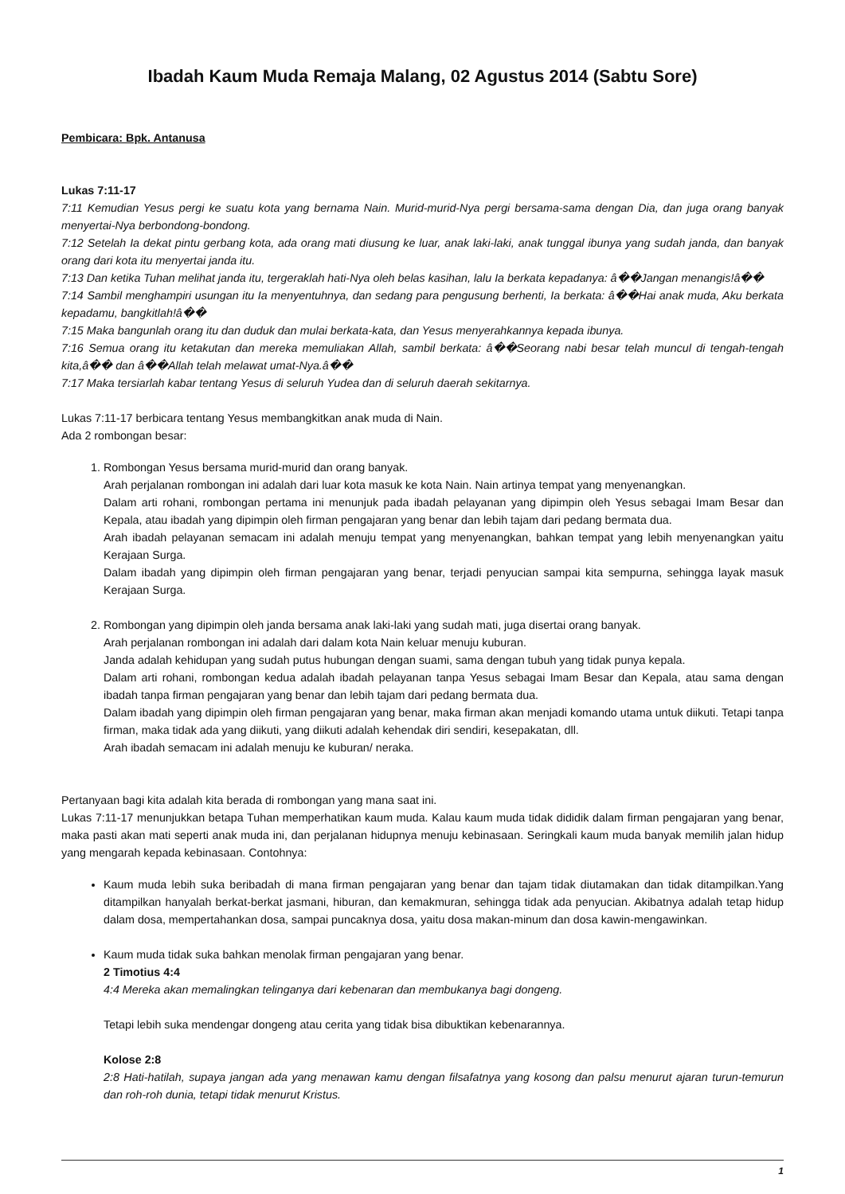Ibadah Kaum Muda Remaja Malang, 02 Agustus 2014 (Sabtu Sore)
Pembicara: Bpk. Antanusa
Lukas 7:11-17
7:11 Kemudian Yesus pergi ke suatu kota yang bernama Nain. Murid-murid-Nya pergi bersama-sama dengan Dia, dan juga orang banyak menyertai-Nya berbondong-bondong.
7:12 Setelah Ia dekat pintu gerbang kota, ada orang mati diusung ke luar, anak laki-laki, anak tunggal ibunya yang sudah janda, dan banyak orang dari kota itu menyertai janda itu.
7:13 Dan ketika Tuhan melihat janda itu, tergeraklah hati-Nya oleh belas kasihan, lalu Ia berkata kepadanya: â��Jangan menangis!â��
7:14 Sambil menghampiri usungan itu Ia menyentuhnya, dan sedang para pengusung berhenti, Ia berkata: â��Hai anak muda, Aku berkata kepadamu, bangkitlah!â��
7:15 Maka bangunlah orang itu dan duduk dan mulai berkata-kata, dan Yesus menyerahkannya kepada ibunya.
7:16 Semua orang itu ketakutan dan mereka memuliakan Allah, sambil berkata: â��Seorang nabi besar telah muncul di tengah-tengah kita,â�� dan â��Allah telah melawat umat-Nya.â��
7:17 Maka tersiarlah kabar tentang Yesus di seluruh Yudea dan di seluruh daerah sekitarnya.
Lukas 7:11-17 berbicara tentang Yesus membangkitkan anak muda di Nain.
Ada 2 rombongan besar:
1. Rombongan Yesus bersama murid-murid dan orang banyak.
Arah perjalanan rombongan ini adalah dari luar kota masuk ke kota Nain. Nain artinya tempat yang menyenangkan.
Dalam arti rohani, rombongan pertama ini menunjuk pada ibadah pelayanan yang dipimpin oleh Yesus sebagai Imam Besar dan Kepala, atau ibadah yang dipimpin oleh firman pengajaran yang benar dan lebih tajam dari pedang bermata dua.
Arah ibadah pelayanan semacam ini adalah menuju tempat yang menyenangkan, bahkan tempat yang lebih menyenangkan yaitu Kerajaan Surga.
Dalam ibadah yang dipimpin oleh firman pengajaran yang benar, terjadi penyucian sampai kita sempurna, sehingga layak masuk Kerajaan Surga.
2. Rombongan yang dipimpin oleh janda bersama anak laki-laki yang sudah mati, juga disertai orang banyak.
Arah perjalanan rombongan ini adalah dari dalam kota Nain keluar menuju kuburan.
Janda adalah kehidupan yang sudah putus hubungan dengan suami, sama dengan tubuh yang tidak punya kepala.
Dalam arti rohani, rombongan kedua adalah ibadah pelayanan tanpa Yesus sebagai Imam Besar dan Kepala, atau sama dengan ibadah tanpa firman pengajaran yang benar dan lebih tajam dari pedang bermata dua.
Dalam ibadah yang dipimpin oleh firman pengajaran yang benar, maka firman akan menjadi komando utama untuk diikuti. Tetapi tanpa firman, maka tidak ada yang diikuti, yang diikuti adalah kehendak diri sendiri, kesepakatan, dll.
Arah ibadah semacam ini adalah menuju ke kuburan/ neraka.
Pertanyaan bagi kita adalah kita berada di rombongan yang mana saat ini.
Lukas 7:11-17 menunjukkan betapa Tuhan memperhatikan kaum muda. Kalau kaum muda tidak dididik dalam firman pengajaran yang benar, maka pasti akan mati seperti anak muda ini, dan perjalanan hidupnya menuju kebinasaan. Seringkali kaum muda banyak memilih jalan hidup yang mengarah kepada kebinasaan. Contohnya:
Kaum muda lebih suka beribadah di mana firman pengajaran yang benar dan tajam tidak diutamakan dan tidak ditampilkan.Yang ditampilkan hanyalah berkat-berkat jasmani, hiburan, dan kemakmuran, sehingga tidak ada penyucian. Akibatnya adalah tetap hidup dalam dosa, mempertahankan dosa, sampai puncaknya dosa, yaitu dosa makan-minum dan dosa kawin-mengawinkan.
Kaum muda tidak suka bahkan menolak firman pengajaran yang benar.
2 Timotius 4:4
4:4 Mereka akan memalingkan telinganya dari kebenaran dan membukanya bagi dongeng.
Tetapi lebih suka mendengar dongeng atau cerita yang tidak bisa dibuktikan kebenarannya.
Kolose 2:8
2:8 Hati-hatilah, supaya jangan ada yang menawan kamu dengan filsafatnya yang kosong dan palsu menurut ajaran turun-temurun dan roh-roh dunia, tetapi tidak menurut Kristus.
1